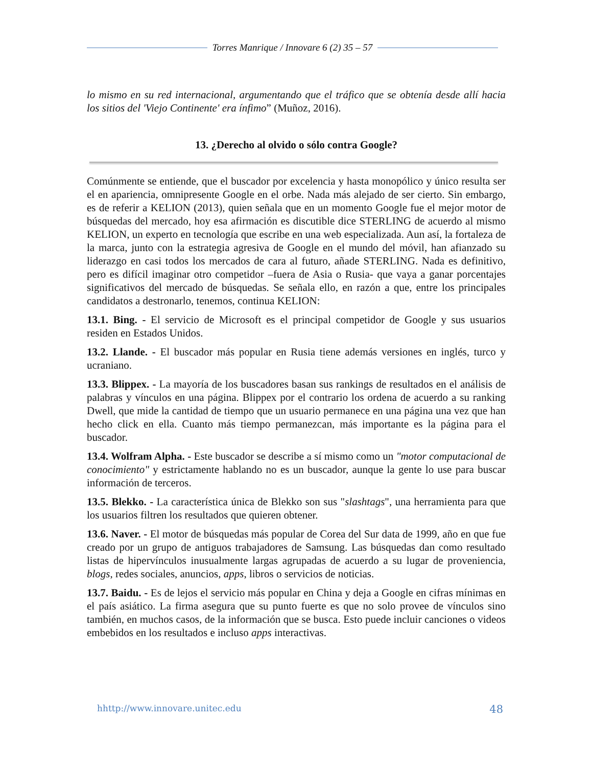Torres Manrique / Innovare 6 (2) 35 – 57
lo mismo en su red internacional, argumentando que el tráfico que se obtenía desde allí hacia los sitios del 'Viejo Continente' era ínfimo” (Muñoz, 2016).
13. ¿Derecho al olvido o sólo contra Google?
Comúnmente se entiende, que el buscador por excelencia y hasta monopólico y único resulta ser el en apariencia, omnipresente Google en el orbe. Nada más alejado de ser cierto. Sin embargo, es de referir a KELION (2013), quien señala que en un momento Google fue el mejor motor de búsquedas del mercado, hoy esa afirmación es discutible dice STERLING de acuerdo al mismo KELION, un experto en tecnología que escribe en una web especializada. Aun así, la fortaleza de la marca, junto con la estrategia agresiva de Google en el mundo del móvil, han afianzado su liderazgo en casi todos los mercados de cara al futuro, añade STERLING. Nada es definitivo, pero es difícil imaginar otro competidor –fuera de Asia o Rusia- que vaya a ganar porcentajes significativos del mercado de búsquedas. Se señala ello, en razón a que, entre los principales candidatos a destronarlo, tenemos, continua KELION:
13.1. Bing. - El servicio de Microsoft es el principal competidor de Google y sus usuarios residen en Estados Unidos.
13.2. Llande. - El buscador más popular en Rusia tiene además versiones en inglés, turco y ucraniano.
13.3. Blippex. - La mayoría de los buscadores basan sus rankings de resultados en el análisis de palabras y vínculos en una página. Blippex por el contrario los ordena de acuerdo a su ranking Dwell, que mide la cantidad de tiempo que un usuario permanece en una página una vez que han hecho click en ella. Cuanto más tiempo permanezcan, más importante es la página para el buscador.
13.4. Wolfram Alpha. - Este buscador se describe a sí mismo como un "motor computacional de conocimiento" y estrictamente hablando no es un buscador, aunque la gente lo use para buscar información de terceros.
13.5. Blekko. - La característica única de Blekko son sus "slashtags", una herramienta para que los usuarios filtren los resultados que quieren obtener.
13.6. Naver. - El motor de búsquedas más popular de Corea del Sur data de 1999, año en que fue creado por un grupo de antiguos trabajadores de Samsung. Las búsquedas dan como resultado listas de hipervínculos inusualmente largas agrupadas de acuerdo a su lugar de proveniencia, blogs, redes sociales, anuncios, apps, libros o servicios de noticias.
13.7. Baidu. - Es de lejos el servicio más popular en China y deja a Google en cifras mínimas en el país asiático. La firma asegura que su punto fuerte es que no solo provee de vínculos sino también, en muchos casos, de la información que se busca. Esto puede incluir canciones o videos embebidos en los resultados e incluso apps interactivas.
hhttp://www.innovare.unitec.edu 48